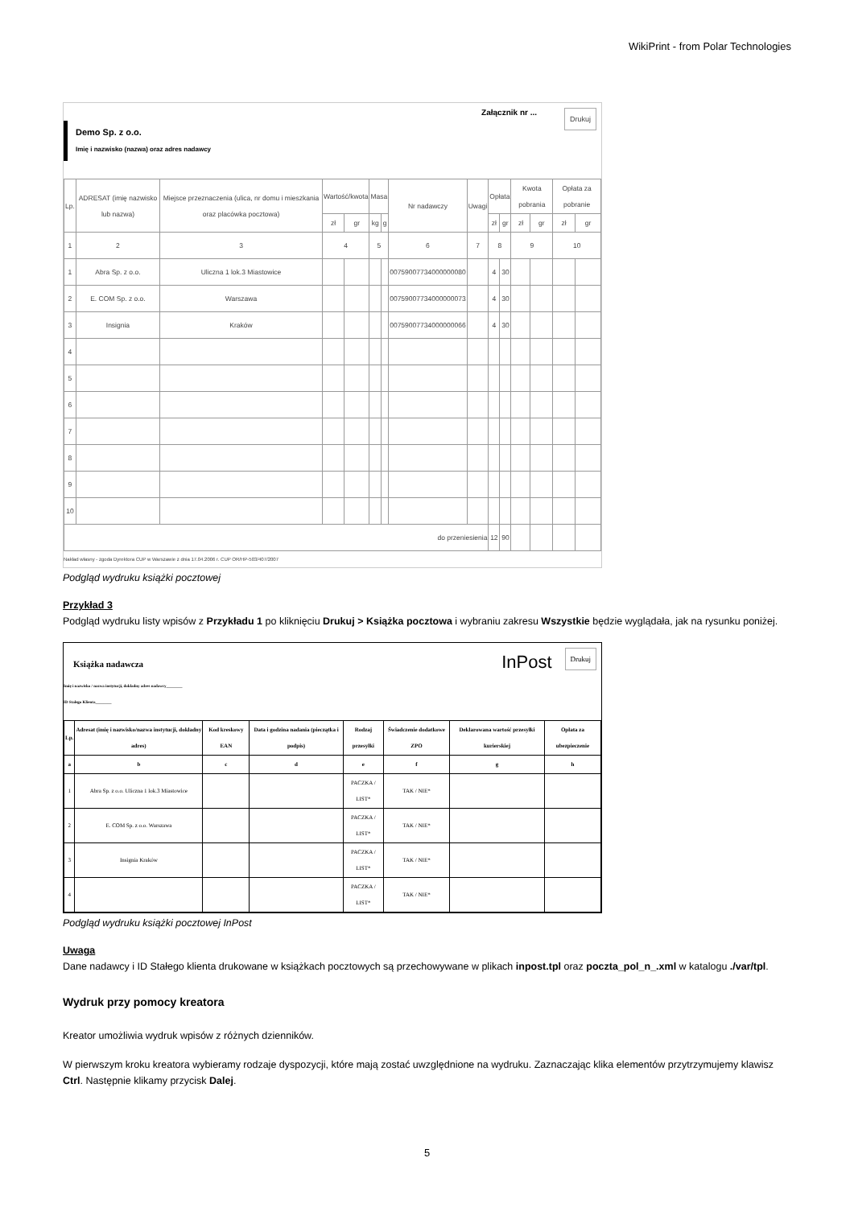WikiPrint - from Polar Technologies
Drukuj
Załącznik nr ...
Demo Sp. z o.o.
Imię i nazwisko (nazwa) oraz adres nadawcy
| Lp. | ADRESAT (imię nazwisko lub nazwa) | Miejsce przeznaczenia (ulica, nr domu i mieszkania oraz placówka pocztowa) | Wartość/kwota | | Masa | | Nr nadawczy | Uwagi | Opłata | | Kwota pobrania | | Opłata za pobranie | |
| --- | --- | --- | --- | --- | --- | --- | --- | --- | --- | --- | --- | --- | --- | --- |
| | | | zł | gr | kg | g | | | zł | gr | zł | gr | zł | gr |
| 1 | 2 | 3 | 4 | | 5 | | 6 | 7 | 8 | | 9 | | 10 | |
| 1 | Abra Sp. z o.o. | Uliczna 1 lok.3 Miastowice | | | | | 00759007734000000080 | | 4 | 30 | | | | |
| 2 | E. COM Sp. z o.o. | Warszawa | | | | | 00759007734000000073 | | 4 | 30 | | | | |
| 3 | Insignia | Kraków | | | | | 00759007734000000066 | | 4 | 30 | | | | |
| 4 | | | | | | | | | | | | | | |
| 5 | | | | | | | | | | | | | | |
| 6 | | | | | | | | | | | | | | |
| 7 | | | | | | | | | | | | | | |
| 8 | | | | | | | | | | | | | | |
| 9 | | | | | | | | | | | | | | |
| 10 | | | | | | | | | | | | | | |
| do przeniesienia | | | | | | | | | 12 | 90 | | | | |
Nakład własny - zgoda Dyrektora CUP w Warszawie z dnia 17.04.2006 r. CUP OR/HP-503/407/2007
Podgląd wydruku książki pocztowej
Przykład 3
Podgląd wydruku listy wpisów z Przykładu 1 po kliknięciu Drukuj > Książka pocztowa i wybraniu zakresu Wszystkie będzie wyglądała, jak na rysunku poniżej.
Drukuj InPost
Książka nadawcza
Imię i nazwisko / nazwa instytucji, dokładny adres nadawcy________
ID Stałego Klienta________
| Lp. | Adresat (imię i nazwisko/nazwa instytucji, dokładny adres) | Kod kreskowy EAN | Data i godzina nadania (pieczątka i podpis) | Rodzaj przesyłki | Świadczenie dodatkowe ZPO | Deklarowana wartość przesyłki kurierskiej | Opłata za ubezpieczenie |
| --- | --- | --- | --- | --- | --- | --- | --- |
| a | b | c | d | e | f | g | h |
| 1 | Abra Sp. z o.o. Uliczna 1 lok.3 Miastowice | | | PACZKA / LIST* | TAK / NIE* | | |
| 2 | E. COM Sp. z o.o. Warszawa | | | PACZKA / LIST* | TAK / NIE* | | |
| 3 | Insignia Kraków | | | PACZKA / LIST* | TAK / NIE* | | |
| 4 | | | | PACZKA / LIST* | TAK / NIE* | | |
Podgląd wydruku książki pocztowej InPost
Uwaga
Dane nadawcy i ID Stałego klienta drukowane w książkach pocztowych są przechowywane w plikach inpost.tpl oraz poczta_pol_n_.xml w katalogu ./var/tpl.
Wydruk przy pomocy kreatora
Kreator umożliwia wydruk wpisów z różnych dzienników.
W pierwszym kroku kreatora wybieramy rodzaje dyspozycji, które mają zostać uwzględnione na wydruku. Zaznaczając klika elementów przytrzymujemy klawisz Ctrl. Następnie klikamy przycisk Dalej.
5